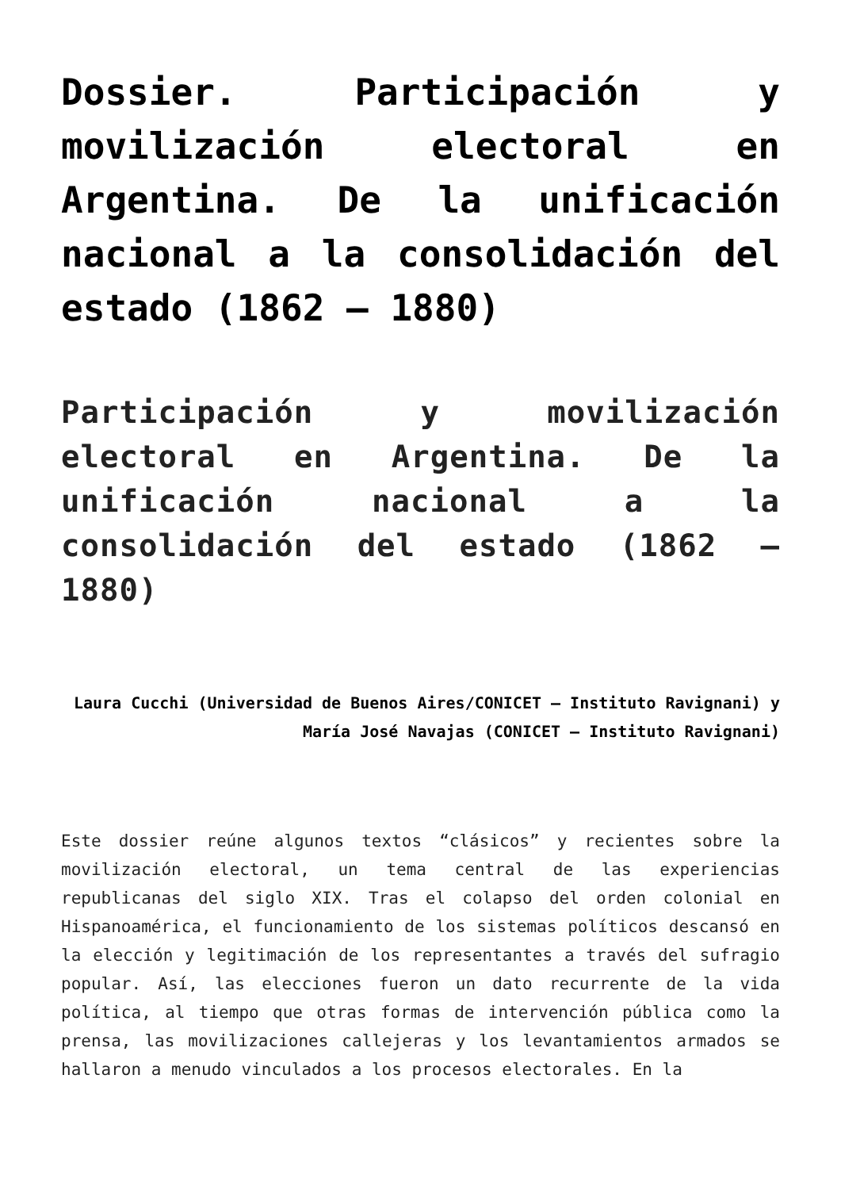Dossier. Participación y movilización electoral en Argentina. De la unificación nacional a la consolidación del estado (1862 – 1880)
Participación y movilización electoral en Argentina. De la unificación nacional a la consolidación del estado (1862 – 1880)
Laura Cucchi (Universidad de Buenos Aires/CONICET – Instituto Ravignani) y María José Navajas (CONICET – Instituto Ravignani)
Este dossier reúne algunos textos “clásicos” y recientes sobre la movilización electoral, un tema central de las experiencias republicanas del siglo XIX. Tras el colapso del orden colonial en Hispanoamérica, el funcionamiento de los sistemas políticos descansó en la elección y legitimación de los representantes a través del sufragio popular. Así, las elecciones fueron un dato recurrente de la vida política, al tiempo que otras formas de intervención pública como la prensa, las movilizaciones callejeras y los levantamientos armados se hallaron a menudo vinculados a los procesos electorales. En la